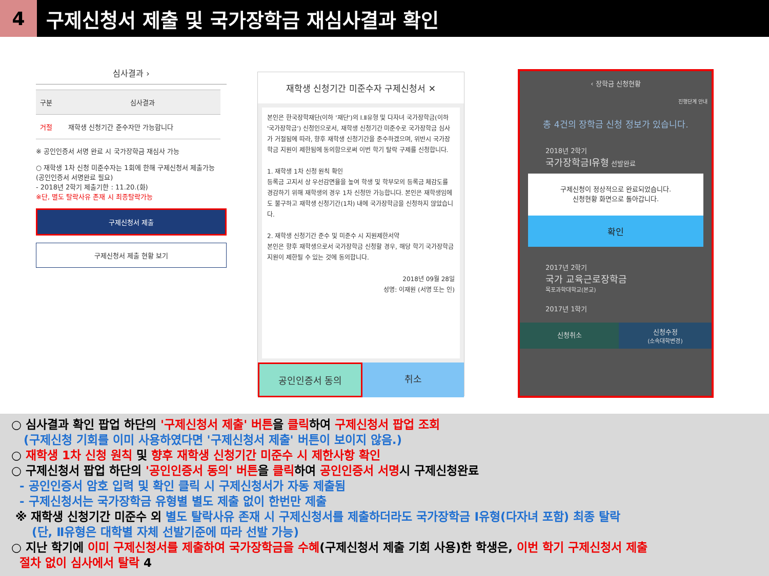4
구제신청서 제출 및 국가장학금 재심사결과 확인
심사결과 ›
| 구분 | 심사결과 |
| 거절 | 재학생 신청기간 준수자만 가능합니다 |
※ 공인인증서 서명 완료 시 국가장학금 재심사 가능
○ 재학생 1차 신청 미준수자는 1회에 한해 구제신청서 제출가능
(공인인증서 서명완료 필요)
- 2018년 2학기 제출기한 : 11.20.(화)
※단, 별도 탈락사유 존재 시 최종탈락가능
구제신청서 제출
구제신청서 제출 현황 보기
재학생 신청기간 미준수자 구제신청서 ✕
본인은 한국장학재단(이하 '재단')의 Ⅰ.Ⅱ유형 및 다자녀 국가장학금(이하 '국가장학금') 신청인으로서, 재학생 신청기간 미준수로 국가장학금 심사가 거절됨에 따라, 향후 재학생 신청기간을 준수하겠으며, 위반시 국가장학금 지원이 제한됨에 동의함으로써 이번 학기 탈락 구제를 신청합니다.
1. 재학생 1차 신청 원칙 확인
등록금 고지서 상 우선감면율을 높여 학생 및 학부모의 등록금 체감도를 경감하기 위해 재학생의 경우 1차 신청만 가능합니다. 본인은 재학생임에도 불구하고 재학생 신청기간(1차) 내에 국가장학금을 신청하지 않았습니다.
2. 재학생 신청기간 준수 및 미준수 시 지원제한서약
본인은 향후 재학생으로서 국가장학금 신청할 경우, 해당 학기 국가장학금 지원이 제한될 수 있는 것에 동의합니다.
2018년 09월 28일
성명: 이재원 (서명 또는 인)
공인인증서 동의 취소
‹ 장학금 신청현황
진행단계 안내
총 4건의 장학금 신청 정보가 있습니다.
2018년 2학기
국가장학금Ⅰ유형 선발완료
구제신청이 정상적으로 완료되었습니다.
신청현황 화면으로 돌아갑니다.
확인
2017년 2학기
국가 교육근로장학금
목포과학대학교(본교)
2017년 1학기
신청취소
신청수정
(소속대학변경)
○ 심사결과 확인 팝업 하단의 '구제신청서 제출' 버튼을 클릭하여 구제신청서 팝업 조회
(구제신청 기회를 이미 사용하였다면 '구제신청서 제출' 버튼이 보이지 않음.)
○ 재학생 1차 신청 원칙 및 향후 재학생 신청기간 미준수 시 제한사항 확인
○ 구제신청서 팝업 하단의 '공인인증서 동의' 버튼을 클릭하여 공인인증서 서명시 구제신청완료
- 공인인증서 암호 입력 및 확인 클릭 시 구제신청서가 자동 제출됨
- 구제신청서는 국가장학금 유형별 별도 제출 없이 한번만 제출
※ 재학생 신청기간 미준수 외 별도 탈락사유 존재 시 구제신청서를 제출하더라도 국가장학금 Ⅰ유형(다자녀 포함) 최종 탈락
(단, Ⅱ유형은 대학별 자체 선발기준에 따라 선발 가능)
○ 지난 학기에 이미 구제신청서를 제출하여 국가장학금을 수혜(구제신청서 제출 기회 사용)한 학생은, 이번 학기 구제신청서 제출
절차 없이 심사에서 탈락 4